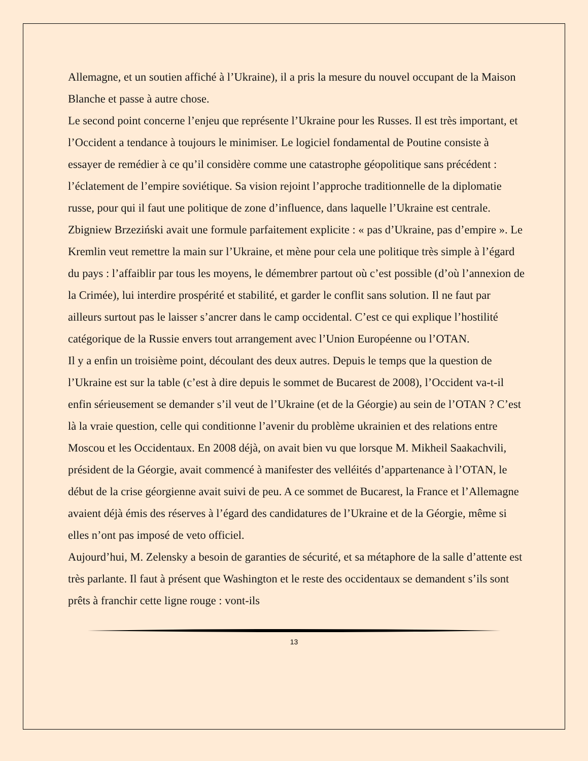Allemagne, et un soutien affiché à l’Ukraine), il a pris la mesure du nouvel occupant de la Maison Blanche et passe à autre chose.
Le second point concerne l’enjeu que représente l’Ukraine pour les Russes. Il est très important, et l’Occident a tendance à toujours le minimiser. Le logiciel fondamental de Poutine consiste à essayer de remédier à ce qu’il considère comme une catastrophe géopolitique sans précédent : l’éclatement de l’empire soviétique. Sa vision rejoint l’approche traditionnelle de la diplomatie russe, pour qui il faut une politique de zone d’influence, dans laquelle l’Ukraine est centrale. Zbigniew Brzeziński avait une formule parfaitement explicite : « pas d’Ukraine, pas d’empire ». Le Kremlin veut remettre la main sur l’Ukraine, et mène pour cela une politique très simple à l’égard du pays : l’affaiblir par tous les moyens, le démembrer partout où c’est possible (d’où l’annexion de la Crimée), lui interdire prospérité et stabilité, et garder le conflit sans solution. Il ne faut par ailleurs surtout pas le laisser s’ancrer dans le camp occidental. C’est ce qui explique l’hostilité catégorique de la Russie envers tout arrangement avec l’Union Européenne ou l’OTAN.
Il y a enfin un troisième point, découlant des deux autres. Depuis le temps que la question de l’Ukraine est sur la table (c’est à dire depuis le sommet de Bucarest de 2008), l’Occident va-t-il enfin sérieusement se demander s’il veut de l’Ukraine (et de la Géorgie) au sein de l’OTAN ? C’est là la vraie question, celle qui conditionne l’avenir du problème ukrainien et des relations entre Moscou et les Occidentaux. En 2008 déjà, on avait bien vu que lorsque M. Mikheil Saakachvili, président de la Géorgie, avait commencé à manifester des velléités d’appartenance à l’OTAN, le début de la crise géorgienne avait suivi de peu. A ce sommet de Bucarest, la France et l’Allemagne avaient déjà émis des réserves à l’égard des candidatures de l’Ukraine et de la Géorgie, même si elles n’ont pas imposé de veto officiel.
Aujourd’hui, M. Zelensky a besoin de garanties de sécurité, et sa métaphore de la salle d’attente est très parlante. Il faut à présent que Washington et le reste des occidentaux se demandent s’ils sont prêts à franchir cette ligne rouge : vont-ils
13